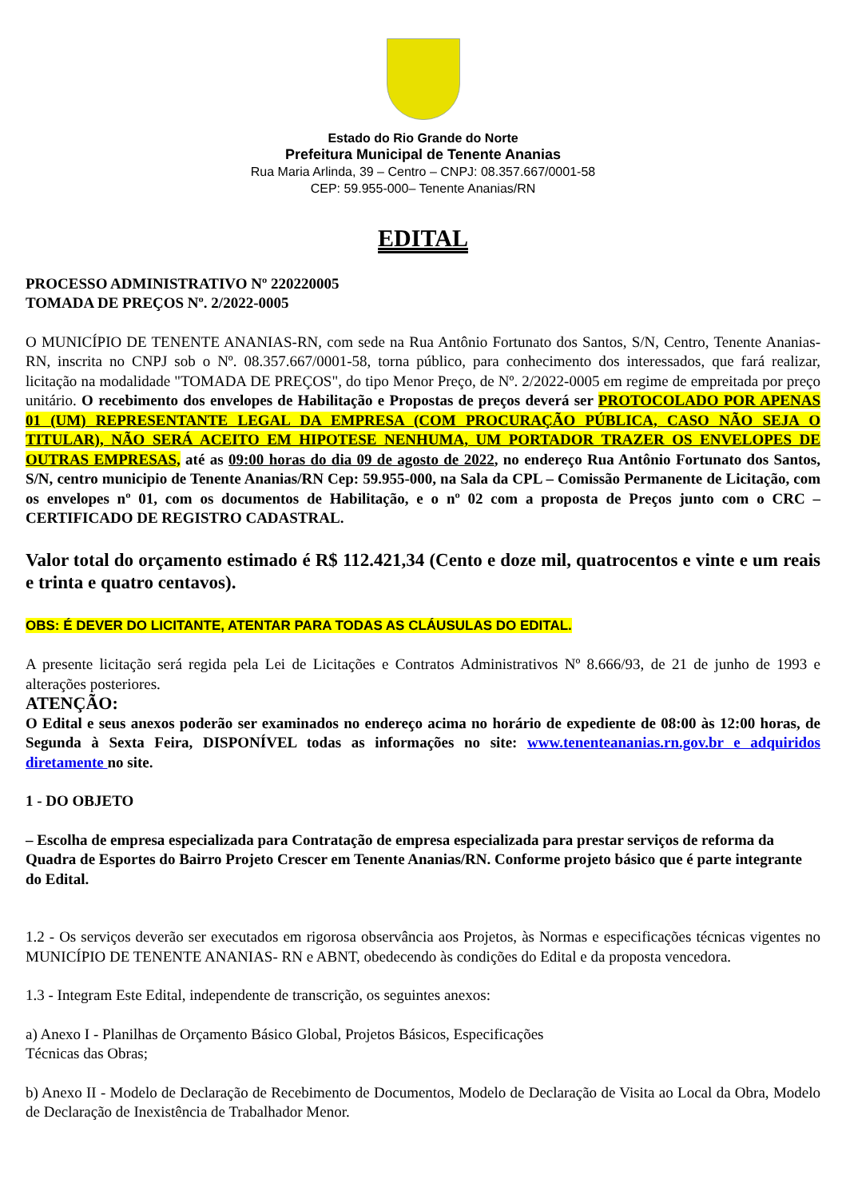Estado do Rio Grande do Norte
Prefeitura Municipal de Tenente Ananias
Rua Maria Arlinda, 39 – Centro – CNPJ: 08.357.667/0001-58
CEP: 59.955-000– Tenente Ananias/RN
EDITAL
PROCESSO ADMINISTRATIVO Nº 220220005
TOMADA DE PREÇOS Nº. 2/2022-0005
O MUNICÍPIO DE TENENTE ANANIAS-RN, com sede na Rua Antônio Fortunato dos Santos, S/N, Centro, Tenente Ananias-RN, inscrita no CNPJ sob o Nº. 08.357.667/0001-58, torna público, para conhecimento dos interessados, que fará realizar, licitação na modalidade "TOMADA DE PREÇOS", do tipo Menor Preço, de Nº. 2/2022-0005 em regime de empreitada por preço unitário. O recebimento dos envelopes de Habilitação e Propostas de preços deverá ser PROTOCOLADO POR APENAS 01 (UM) REPRESENTANTE LEGAL DA EMPRESA (COM PROCURAÇÃO PÚBLICA, CASO NÃO SEJA O TITULAR), NÃO SERÁ ACEITO EM HIPOTESE NENHUMA, UM PORTADOR TRAZER OS ENVELOPES DE OUTRAS EMPRESAS, até as 09:00 horas do dia 09 de agosto de 2022, no endereço Rua Antônio Fortunato dos Santos, S/N, centro municipio de Tenente Ananias/RN Cep: 59.955-000, na Sala da CPL – Comissão Permanente de Licitação, com os envelopes nº 01, com os documentos de Habilitação, e o nº 02 com a proposta de Preços junto com o CRC – CERTIFICADO DE REGISTRO CADASTRAL.
Valor total do orçamento estimado é R$ 112.421,34 (Cento e doze mil, quatrocentos e vinte e um reais e trinta e quatro centavos).
OBS: É DEVER DO LICITANTE, ATENTAR PARA TODAS AS CLÁUSULAS DO EDITAL.
A presente licitação será regida pela Lei de Licitações e Contratos Administrativos Nº 8.666/93, de 21 de junho de 1993 e alterações posteriores.
ATENÇÃO:
O Edital e seus anexos poderão ser examinados no endereço acima no horário de expediente de 08:00 às 12:00 horas, de Segunda à Sexta Feira, DISPONÍVEL todas as informações no site: www.tenenteananias.rn.gov.br e adquiridos diretamente no site.
1 - DO OBJETO
– Escolha de empresa especializada para Contratação de empresa especializada para prestar serviços de reforma da Quadra de Esportes do Bairro Projeto Crescer em Tenente Ananias/RN. Conforme projeto básico que é parte integrante do Edital.
1.2 - Os serviços deverão ser executados em rigorosa observância aos Projetos, às Normas e especificações técnicas vigentes no MUNICÍPIO DE TENENTE ANANIAS- RN e ABNT, obedecendo às condições do Edital e da proposta vencedora.
1.3 - Integram Este Edital, independente de transcrição, os seguintes anexos:
a) Anexo I - Planilhas de Orçamento Básico Global, Projetos Básicos, Especificações
Técnicas das Obras;
b) Anexo II - Modelo de Declaração de Recebimento de Documentos, Modelo de Declaração de Visita ao Local da Obra, Modelo de Declaração de Inexistência de Trabalhador Menor.